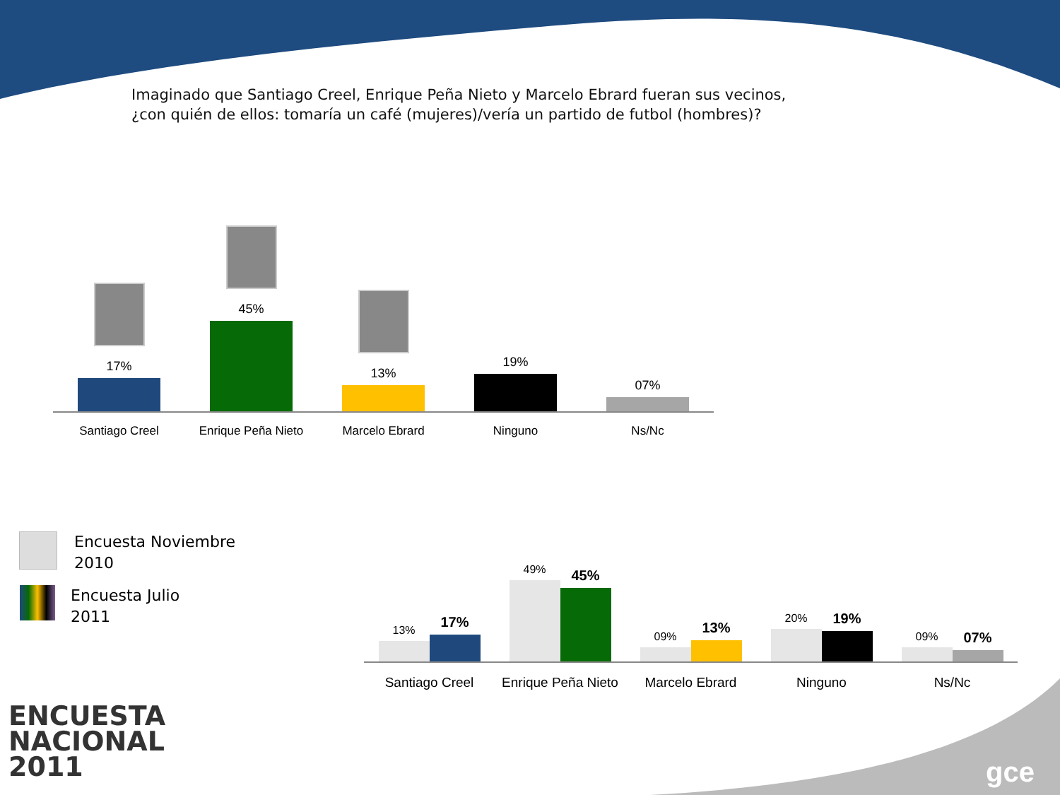Imaginado que Santiago Creel, Enrique Peña Nieto y Marcelo Ebrard fueran sus vecinos,
¿con quién de ellos: tomaría un café (mujeres)/vería un partido de futbol (hombres)?
17%
45%
13%
19%
07%
Santiago Creel Enrique Peña Nieto Marcelo Ebrard Ninguno Ns/Nc
Encuesta Noviembre
2010
Encuesta Julio
2011
13%
17%
49%
45%
09%
13%
20%
19%
09%
07%
Santiago Creel Enrique Peña Nieto Marcelo Ebrard Ninguno Ns/Nc
ENCUESTA
NACIONAL
2011
gce